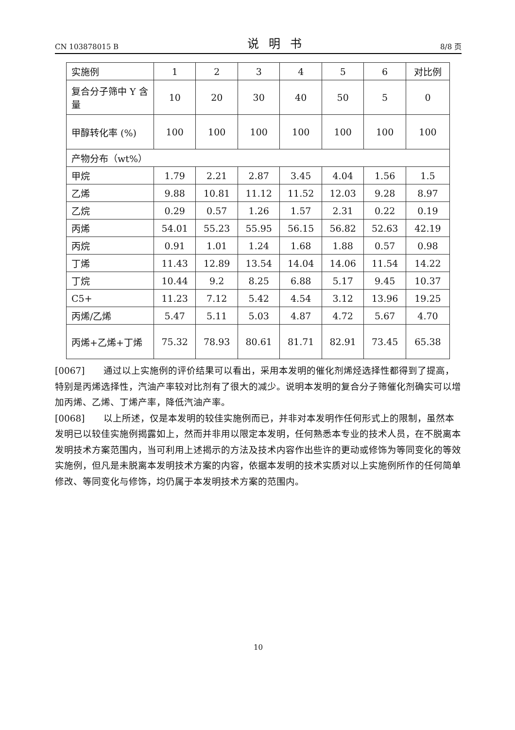CN 103878015 B 说明书 8/8 页
| 实施例 | 1 | 2 | 3 | 4 | 5 | 6 | 对比例 |
| 复合分子筛中 Y 含量 | 10 | 20 | 30 | 40 | 50 | 5 | 0 |
| 甲醇转化率 (%) | 100 | 100 | 100 | 100 | 100 | 100 | 100 |
| 产物分布（wt%） | | | | | | | |
| 甲烷 | 1.79 | 2.21 | 2.87 | 3.45 | 4.04 | 1.56 | 1.5 |
| 乙烯 | 9.88 | 10.81 | 11.12 | 11.52 | 12.03 | 9.28 | 8.97 |
| 乙烷 | 0.29 | 0.57 | 1.26 | 1.57 | 2.31 | 0.22 | 0.19 |
| 丙烯 | 54.01 | 55.23 | 55.95 | 56.15 | 56.82 | 52.63 | 42.19 |
| 丙烷 | 0.91 | 1.01 | 1.24 | 1.68 | 1.88 | 0.57 | 0.98 |
| 丁烯 | 11.43 | 12.89 | 13.54 | 14.04 | 14.06 | 11.54 | 14.22 |
| 丁烷 | 10.44 | 9.2 | 8.25 | 6.88 | 5.17 | 9.45 | 10.37 |
| C5+ | 11.23 | 7.12 | 5.42 | 4.54 | 3.12 | 13.96 | 19.25 |
| 丙烯/乙烯 | 5.47 | 5.11 | 5.03 | 4.87 | 4.72 | 5.67 | 4.70 |
| 丙烯+乙烯+丁烯 | 75.32 | 78.93 | 80.61 | 81.71 | 82.91 | 73.45 | 65.38 |
[0067]　　通过以上实施例的评价结果可以看出，采用本发明的催化剂烯烃选择性都得到了提高，特别是丙烯选择性，汽油产率较对比剂有了很大的减少。说明本发明的复合分子筛催化剂确实可以增加丙烯、乙烯、丁烯产率，降低汽油产率。
[0068]　　以上所述，仅是本发明的较佳实施例而已，并非对本发明作任何形式上的限制，虽然本发明已以较佳实施例揭露如上，然而并非用以限定本发明，任何熟悉本专业的技术人员，在不脱离本发明技术方案范围内，当可利用上述揭示的方法及技术内容作出些许的更动或修饰为等同变化的等效实施例，但凡是未脱离本发明技术方案的内容，依据本发明的技术实质对以上实施例所作的任何简单修改、等同变化与修饰，均仍属于本发明技术方案的范围内。
10